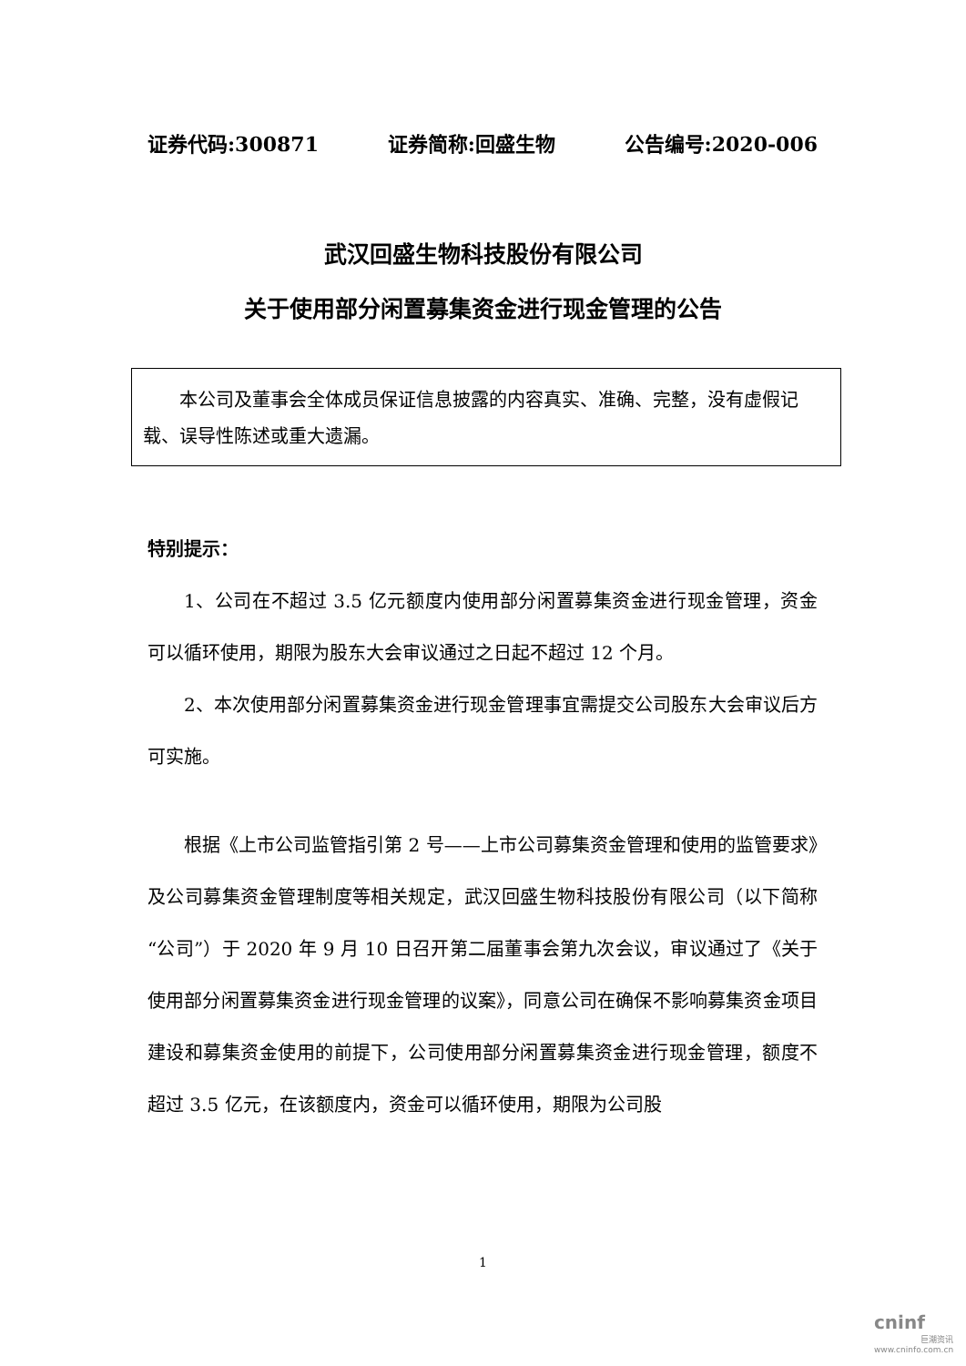证券代码:300871 证券简称:回盛生物 公告编号:2020-006
武汉回盛生物科技股份有限公司
关于使用部分闲置募集资金进行现金管理的公告
  本公司及董事会全体成员保证信息披露的内容真实、准确、完整，没有虚假记载、误导性陈述或重大遗漏。
特别提示：
1、公司在不超过 3.5 亿元额度内使用部分闲置募集资金进行现金管理，资金可以循环使用，期限为股东大会审议通过之日起不超过 12 个月。
2、本次使用部分闲置募集资金进行现金管理事宜需提交公司股东大会审议后方可实施。
根据《上市公司监管指引第 2 号——上市公司募集资金管理和使用的监管要求》及公司募集资金管理制度等相关规定，武汉回盛生物科技股份有限公司（以下简称“公司”）于 2020 年 9 月 10 日召开第二届董事会第九次会议，审议通过了《关于使用部分闲置募集资金进行现金管理的议案》，同意公司在确保不影响募集资金项目建设和募集资金使用的前提下，公司使用部分闲置募集资金进行现金管理，额度不超过 3.5 亿元，在该额度内，资金可以循环使用，期限为公司股
1
cninf
巨潮资讯
www.cninfo.com.cn